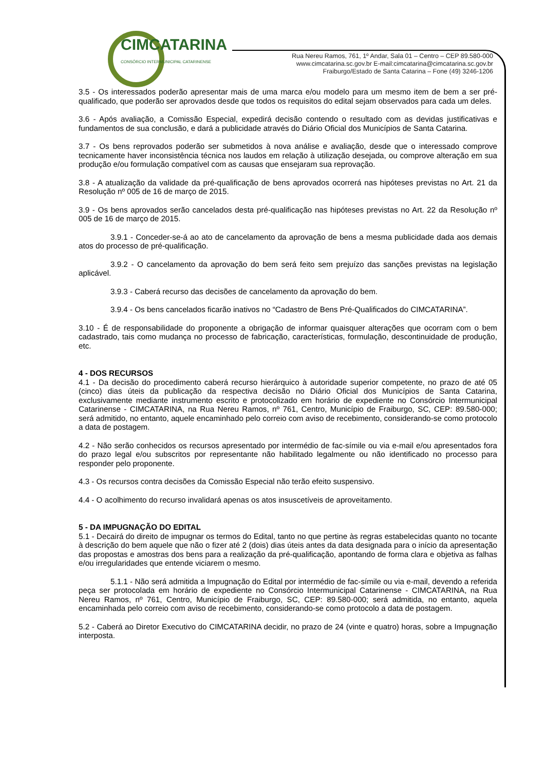CIMCATARINA
CONSÓRCIO INTERMUNICIPAL CATARINENSE
Rua Nereu Ramos, 761, 1º Andar, Sala 01 – Centro – CEP 89.580-000
www.cimcatarina.sc.gov.br E-mail:cimcatarina@cimcatarina.sc.gov.br
Fraiburgo/Estado de Santa Catarina – Fone (49) 3246-1206
3.5 - Os interessados poderão apresentar mais de uma marca e/ou modelo para um mesmo item de bem a ser pré-qualificado, que poderão ser aprovados desde que todos os requisitos do edital sejam observados para cada um deles.
3.6 - Após avaliação, a Comissão Especial, expedirá decisão contendo o resultado com as devidas justificativas e fundamentos de sua conclusão, e dará a publicidade através do Diário Oficial dos Municípios de Santa Catarina.
3.7 - Os bens reprovados poderão ser submetidos à nova análise e avaliação, desde que o interessado comprove tecnicamente haver inconsistência técnica nos laudos em relação à utilização desejada, ou comprove alteração em sua produção e/ou formulação compatível com as causas que ensejaram sua reprovação.
3.8 - A atualização da validade da pré-qualificação de bens aprovados ocorrerá nas hipóteses previstas no Art. 21 da Resolução nº 005 de 16 de março de 2015.
3.9 - Os bens aprovados serão cancelados desta pré-qualificação nas hipóteses previstas no Art. 22 da Resolução nº 005 de 16 de março de 2015.
3.9.1 - Conceder-se-á ao ato de cancelamento da aprovação de bens a mesma publicidade dada aos demais atos do processo de pré-qualificação.
3.9.2 - O cancelamento da aprovação do bem será feito sem prejuízo das sanções previstas na legislação aplicável.
3.9.3 - Caberá recurso das decisões de cancelamento da aprovação do bem.
3.9.4 - Os bens cancelados ficarão inativos no “Cadastro de Bens Pré-Qualificados do CIMCATARINA”.
3.10 - É de responsabilidade do proponente a obrigação de informar quaisquer alterações que ocorram com o bem cadastrado, tais como mudança no processo de fabricação, características, formulação, descontinuidade de produção, etc.
4 - DOS RECURSOS
4.1 - Da decisão do procedimento caberá recurso hierárquico à autoridade superior competente, no prazo de até 05 (cinco) dias úteis da publicação da respectiva decisão no Diário Oficial dos Municípios de Santa Catarina, exclusivamente mediante instrumento escrito e protocolizado em horário de expediente no Consórcio Intermunicipal Catarinense - CIMCATARINA, na Rua Nereu Ramos, nº 761, Centro, Município de Fraiburgo, SC, CEP: 89.580-000; será admitido, no entanto, aquele encaminhado pelo correio com aviso de recebimento, considerando-se como protocolo a data de postagem.
4.2 - Não serão conhecidos os recursos apresentado por intermédio de fac-símile ou via e-mail e/ou apresentados fora do prazo legal e/ou subscritos por representante não habilitado legalmente ou não identificado no processo para responder pelo proponente.
4.3 - Os recursos contra decisões da Comissão Especial não terão efeito suspensivo.
4.4 - O acolhimento do recurso invalidará apenas os atos insuscetíveis de aproveitamento.
5 - DA IMPUGNAÇÃO DO EDITAL
5.1 - Decairá do direito de impugnar os termos do Edital, tanto no que pertine às regras estabelecidas quanto no tocante à descrição do bem aquele que não o fizer até 2 (dois) dias úteis antes da data designada para o início da apresentação das propostas e amostras dos bens para a realização da pré-qualificação, apontando de forma clara e objetiva as falhas e/ou irregularidades que entende viciarem o mesmo.
5.1.1 - Não será admitida a Impugnação do Edital por intermédio de fac-símile ou via e-mail, devendo a referida peça ser protocolada em horário de expediente no Consórcio Intermunicipal Catarinense - CIMCATARINA, na Rua Nereu Ramos, nº 761, Centro, Município de Fraiburgo, SC, CEP: 89.580-000; será admitida, no entanto, aquela encaminhada pelo correio com aviso de recebimento, considerando-se como protocolo a data de postagem.
5.2 - Caberá ao Diretor Executivo do CIMCATARINA decidir, no prazo de 24 (vinte e quatro) horas, sobre a Impugnação interposta.